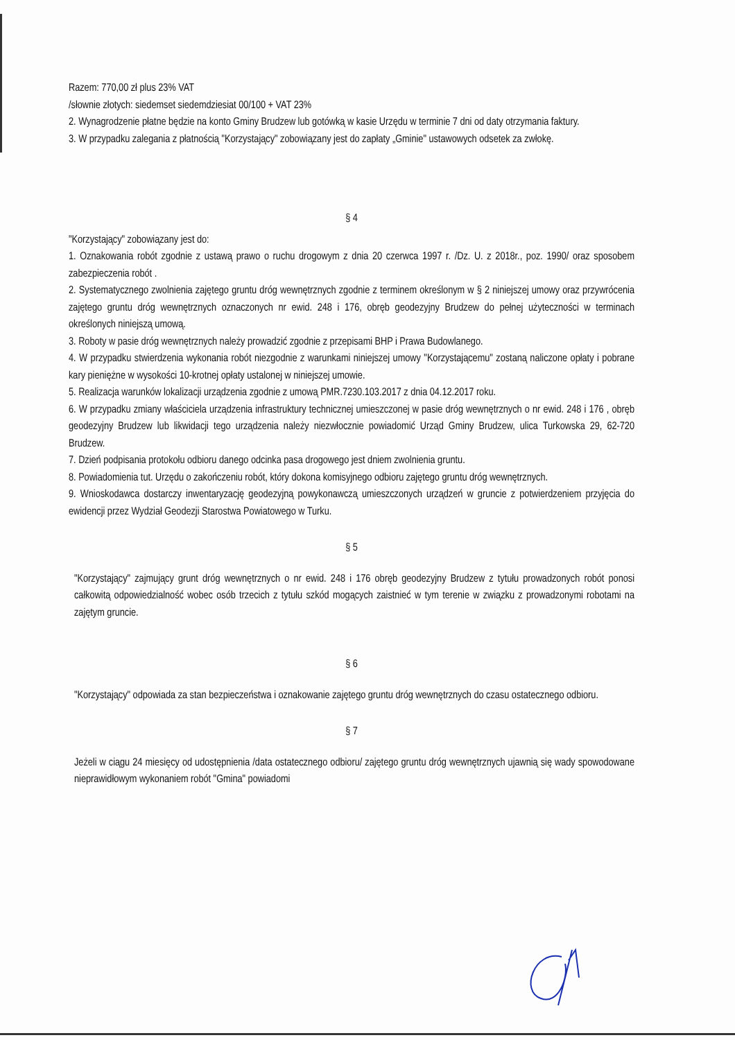Razem: 770,00 zł plus 23% VAT
/słownie złotych: siedemset siedemdziesiat 00/100 + VAT 23%
2. Wynagrodzenie płatne będzie na konto Gminy Brudzew lub gotówką w kasie Urzędu w terminie 7 dni od daty otrzymania faktury.
3. W przypadku zalegania z płatnością "Korzystający" zobowiązany jest do zapłaty „Gminie" ustawowych odsetek za zwłokę.
§ 4
"Korzystający" zobowiązany jest do:
1. Oznakowania robót zgodnie z ustawą prawo o ruchu drogowym z dnia 20 czerwca 1997 r. /Dz. U. z 2018r., poz. 1990/ oraz sposobem zabezpieczenia robót .
2. Systematycznego zwolnienia zajętego gruntu dróg wewnętrznych zgodnie z terminem określonym w § 2 niniejszej umowy oraz przywrócenia zajętego gruntu dróg wewnętrznych oznaczonych nr ewid. 248 i 176, obręb geodezyjny Brudzew do pełnej użyteczności w terminach określonych niniejszą umową.
3. Roboty w pasie dróg wewnętrznych należy prowadzić zgodnie z przepisami BHP i Prawa Budowlanego.
4. W przypadku stwierdzenia wykonania robót niezgodnie z warunkami niniejszej umowy "Korzystającemu" zostaną naliczone opłaty i pobrane kary pieniężne w wysokości 10-krotnej opłaty ustalonej w niniejszej umowie.
5. Realizacja warunków lokalizacji urządzenia zgodnie z umową PMR.7230.103.2017 z dnia 04.12.2017 roku.
6. W przypadku zmiany właściciela urządzenia infrastruktury technicznej umieszczonej w pasie dróg wewnętrznych o nr ewid. 248 i 176 , obręb geodezyjny Brudzew lub likwidacji tego urządzenia należy niezwłocznie powiadomić Urząd Gminy Brudzew, ulica Turkowska 29, 62-720 Brudzew.
7. Dzień podpisania protokołu odbioru danego odcinka pasa drogowego jest dniem zwolnienia gruntu.
8. Powiadomienia tut. Urzędu o zakończeniu robót, który dokona komisyjnego odbioru zajętego gruntu dróg wewnętrznych.
9. Wnioskodawca dostarczy inwentaryzację geodezyjną powykonawczą umieszczonych urządzeń w gruncie z potwierdzeniem przyjęcia do ewidencji przez Wydział Geodezji Starostwa Powiatowego w Turku.
§ 5
"Korzystający" zajmujący grunt dróg wewnętrznych o nr ewid. 248 i 176 obręb geodezyjny Brudzew z tytułu prowadzonych robót ponosi całkowitą odpowiedzialność wobec osób trzecich z tytułu szkód mogących zaistnieć w tym terenie w związku z prowadzonymi robotami na zajętym gruncie.
§ 6
"Korzystający" odpowiada za stan bezpieczeństwa i oznakowanie zajętego gruntu dróg wewnętrznych do czasu ostatecznego odbioru.
§ 7
Jeżeli w ciągu 24 miesięcy od udostępnienia /data ostatecznego odbioru/ zajętego gruntu dróg wewnętrznych ujawnią się wady spowodowane nieprawidłowym wykonaniem robót "Gmina" powiadomi